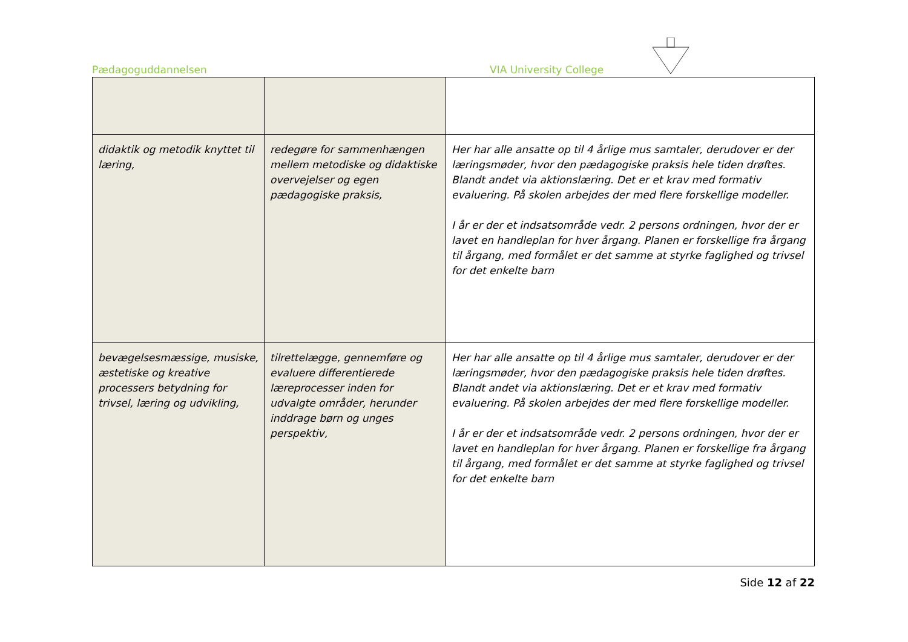Pædagoguddannelsen VIA University College
| didaktik og metodik knyttet til læring, | redegøre for sammenhængen mellem metodiske og didaktiske overvejelser og egen pædagogiske praksis, | Her har alle ansatte op til 4 årlige mus samtaler, derudover er der læringsmøder, hvor den pædagogiske praksis hele tiden drøftes. Blandt andet via aktionslæring. Det er et krav med formativ evaluering. På skolen arbejdes der med flere forskellige modeller. I år er der et indsatsområde vedr. 2 persons ordningen, hvor der er lavet en handleplan for hver årgang. Planen er forskellige fra årgang til årgang, med formålet er det samme at styrke faglighed og trivsel for det enkelte barn |
| bevægelsesmæssige, musiske, æstetiske og kreative processers betydning for trivsel, læring og udvikling, | tilrettelægge, gennemføre og evaluere differentierede læreprocesser inden for udvalgte områder, herunder inddrage børn og unges perspektiv, | Her har alle ansatte op til 4 årlige mus samtaler, derudover er der læringsmøder, hvor den pædagogiske praksis hele tiden drøftes. Blandt andet via aktionslæring. Det er et krav med formativ evaluering. På skolen arbejdes der med flere forskellige modeller. I år er der et indsatsområde vedr. 2 persons ordningen, hvor der er lavet en handleplan for hver årgang. Planen er forskellige fra årgang til årgang, med formålet er det samme at styrke faglighed og trivsel for det enkelte barn |
Side 12 af 22